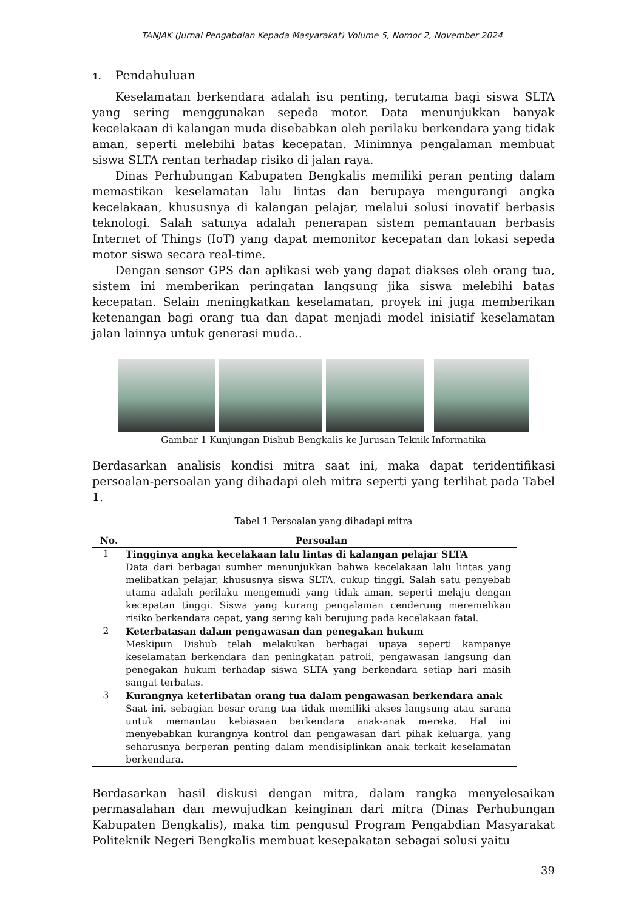TANJAK (Jurnal Pengabdian Kepada Masyarakat) Volume 5, Nomor 2, November 2024
1. Pendahuluan
Keselamatan berkendara adalah isu penting, terutama bagi siswa SLTA yang sering menggunakan sepeda motor. Data menunjukkan banyak kecelakaan di kalangan muda disebabkan oleh perilaku berkendara yang tidak aman, seperti melebihi batas kecepatan. Minimnya pengalaman membuat siswa SLTA rentan terhadap risiko di jalan raya.
Dinas Perhubungan Kabupaten Bengkalis memiliki peran penting dalam memastikan keselamatan lalu lintas dan berupaya mengurangi angka kecelakaan, khususnya di kalangan pelajar, melalui solusi inovatif berbasis teknologi. Salah satunya adalah penerapan sistem pemantauan berbasis Internet of Things (IoT) yang dapat memonitor kecepatan dan lokasi sepeda motor siswa secara real-time.
Dengan sensor GPS dan aplikasi web yang dapat diakses oleh orang tua, sistem ini memberikan peringatan langsung jika siswa melebihi batas kecepatan. Selain meningkatkan keselamatan, proyek ini juga memberikan ketenangan bagi orang tua dan dapat menjadi model inisiatif keselamatan jalan lainnya untuk generasi muda..
Gambar 1 Kunjungan Dishub Bengkalis ke Jurusan Teknik Informatika
Berdasarkan analisis kondisi mitra saat ini, maka dapat teridentifikasi persoalan-persoalan yang dihadapi oleh mitra seperti yang terlihat pada Tabel 1.
Tabel 1 Persoalan yang dihadapi mitra
| No. | Persoalan |
| --- | --- |
| 1 | Tingginya angka kecelakaan lalu lintas di kalangan pelajar SLTA Data dari berbagai sumber menunjukkan bahwa kecelakaan lalu lintas yang melibatkan pelajar, khususnya siswa SLTA, cukup tinggi. Salah satu penyebab utama adalah perilaku mengemudi yang tidak aman, seperti melaju dengan kecepatan tinggi. Siswa yang kurang pengalaman cenderung meremehkan risiko berkendara cepat, yang sering kali berujung pada kecelakaan fatal. |
| 2 | Keterbatasan dalam pengawasan dan penegakan hukum Meskipun Dishub telah melakukan berbagai upaya seperti kampanye keselamatan berkendara dan peningkatan patroli, pengawasan langsung dan penegakan hukum terhadap siswa SLTA yang berkendara setiap hari masih sangat terbatas. |
| 3 | Kurangnya keterlibatan orang tua dalam pengawasan berkendara anak Saat ini, sebagian besar orang tua tidak memiliki akses langsung atau sarana untuk memantau kebiasaan berkendara anak-anak mereka. Hal ini menyebabkan kurangnya kontrol dan pengawasan dari pihak keluarga, yang seharusnya berperan penting dalam mendisiplinkan anak terkait keselamatan berkendara. |
Berdasarkan hasil diskusi dengan mitra, dalam rangka menyelesaikan permasalahan dan mewujudkan keinginan dari mitra (Dinas Perhubungan Kabupaten Bengkalis), maka tim pengusul Program Pengabdian Masyarakat Politeknik Negeri Bengkalis membuat kesepakatan sebagai solusi yaitu
39